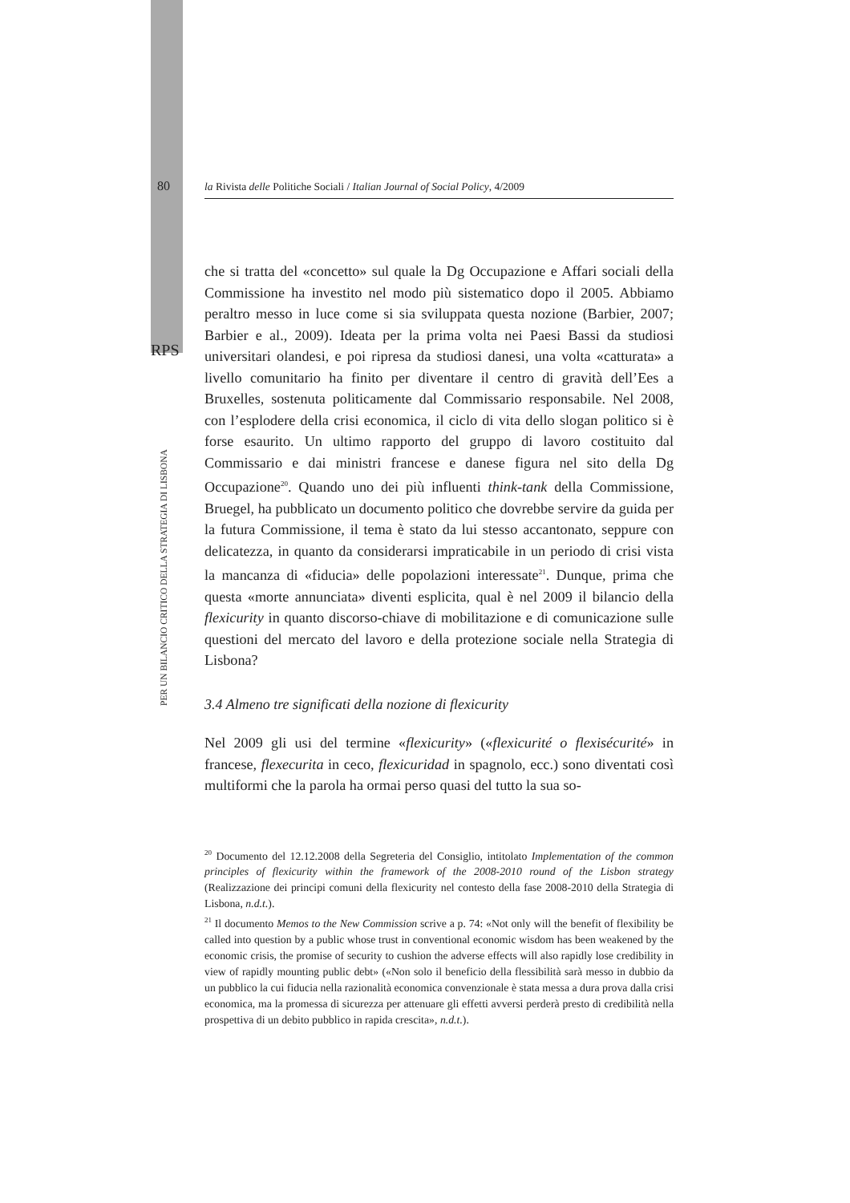80
la Rivista delle Politiche Sociali / Italian Journal of Social Policy, 4/2009
RPS
PER UN BILANCIO CRITICO DELLA STRATEGIA DI LISBONA
che si tratta del «concetto» sul quale la Dg Occupazione e Affari sociali della Commissione ha investito nel modo più sistematico dopo il 2005. Abbiamo peraltro messo in luce come si sia sviluppata questa nozione (Barbier, 2007; Barbier e al., 2009). Ideata per la prima volta nei Paesi Bassi da studiosi universitari olandesi, e poi ripresa da studiosi danesi, una volta «catturata» a livello comunitario ha finito per diventare il centro di gravità dell’Ees a Bruxelles, sostenuta politicamente dal Commissario responsabile. Nel 2008, con l’esplodere della crisi economica, il ciclo di vita dello slogan politico si è forse esaurito. Un ultimo rapporto del gruppo di lavoro costituito dal Commissario e dai ministri francese e danese figura nel sito della Dg Occupazione<sup>20</sup>. Quando uno dei più influenti think-tank della Commissione, Bruegel, ha pubblicato un documento politico che dovrebbe servire da guida per la futura Commissione, il tema è stato da lui stesso accantonato, seppure con delicatezza, in quanto da considerarsi impraticabile in un periodo di crisi vista la mancanza di «fiducia» delle popolazioni interessate<sup>21</sup>. Dunque, prima che questa «morte annunciata» diventi esplicita, qual è nel 2009 il bilancio della flexicurity in quanto discorso-chiave di mobilitazione e di comunicazione sulle questioni del mercato del lavoro e della protezione sociale nella Strategia di Lisbona?
3.4 Almeno tre significati della nozione di flexicurity
Nel 2009 gli usi del termine «flexicurity» («flexicurité o flexisécurité» in francese, flexecurita in ceco, flexicuridad in spagnolo, ecc.) sono diventati così multiformi che la parola ha ormai perso quasi del tutto la sua so-
<sup>20</sup> Documento del 12.12.2008 della Segreteria del Consiglio, intitolato Implementation of the common principles of flexicurity within the framework of the 2008-2010 round of the Lisbon strategy (Realizzazione dei principi comuni della flexicurity nel contesto della fase 2008-2010 della Strategia di Lisbona, n.d.t.).
<sup>21</sup> Il documento Memos to the New Commission scrive a p. 74: «Not only will the benefit of flexibility be called into question by a public whose trust in conventional economic wisdom has been weakened by the economic crisis, the promise of security to cushion the adverse effects will also rapidly lose credibility in view of rapidly mounting public debt» («Non solo il beneficio della flessibilità sarà messo in dubbio da un pubblico la cui fiducia nella razionalità economica convenzionale è stata messa a dura prova dalla crisi economica, ma la promessa di sicurezza per attenuare gli effetti avversi perderà presto di credibilità nella prospettiva di un debito pubblico in rapida crescita», n.d.t.).